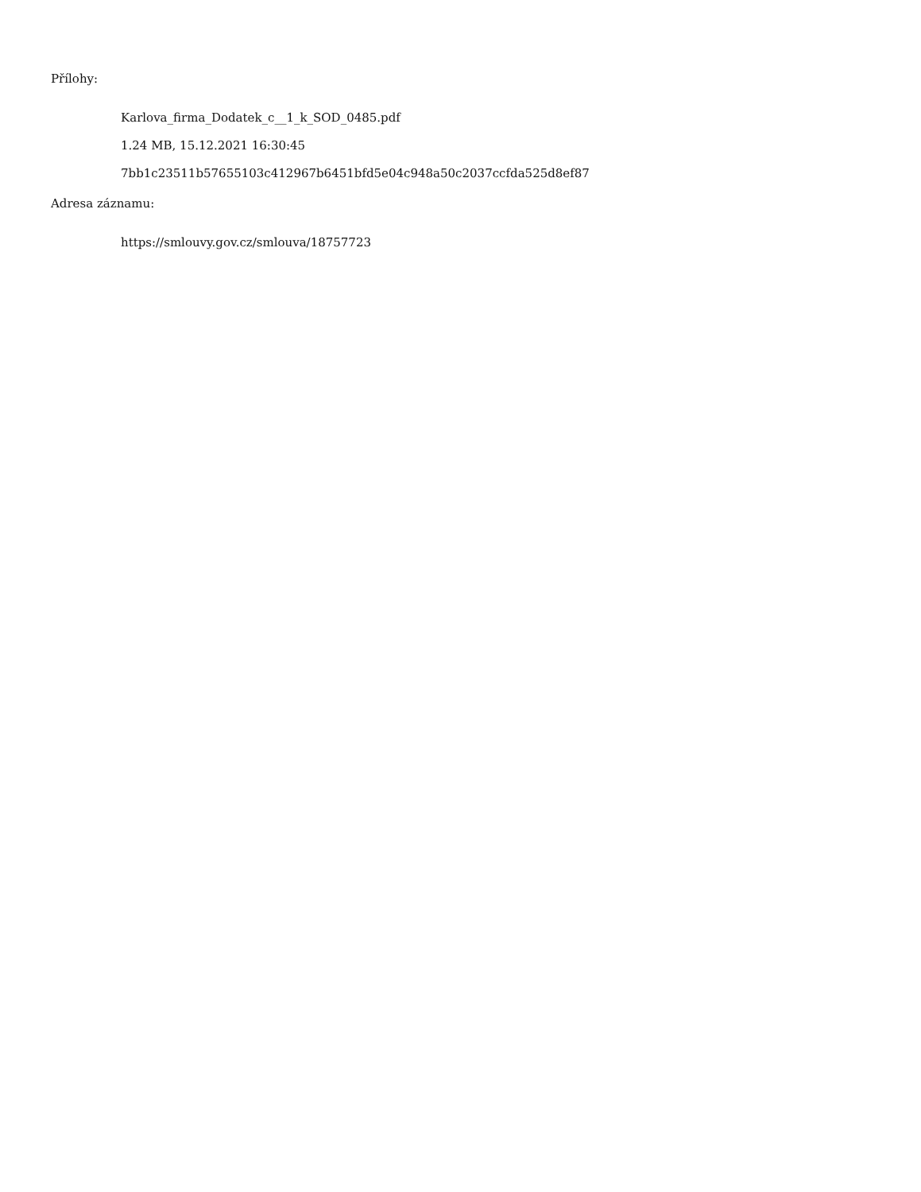Přílohy:
Karlova_firma_Dodatek_c__1_k_SOD_0485.pdf
1.24 MB, 15.12.2021 16:30:45
7bb1c23511b57655103c412967b6451bfd5e04c948a50c2037ccfda525d8ef87
Adresa záznamu:
https://smlouvy.gov.cz/smlouva/18757723